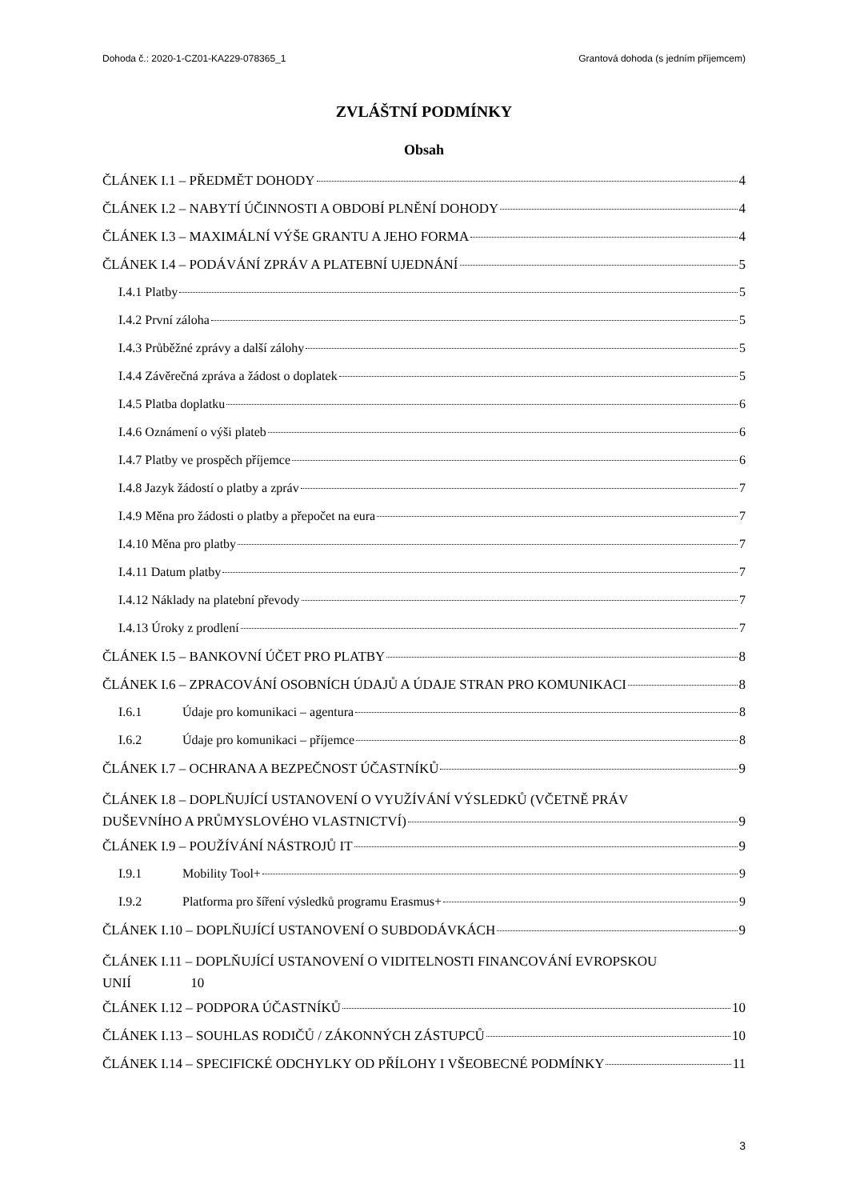Dohoda č.: 2020-1-CZ01-KA229-078365_1 Grantová dohoda (s jedním příjemcem)
ZVLÁŠTNÍ PODMÍNKY
Obsah
ČLÁNEK I.1 – PŘEDMĚT DOHODY 4
ČLÁNEK I.2 – NABYTÍ ÚČINNOSTI A OBDOBÍ PLNĚNÍ DOHODY 4
ČLÁNEK I.3 – MAXIMÁLNÍ VÝŠE GRANTU A JEHO FORMA 4
ČLÁNEK I.4 – PODÁVÁNÍ ZPRÁV A PLATEBNÍ UJEDNÁNÍ 5
I.4.1 Platby 5
I.4.2 První záloha 5
I.4.3 Průběžné zprávy a další zálohy 5
I.4.4 Závěrečná zpráva a žádost o doplatek 5
I.4.5 Platba doplatku 6
I.4.6 Oznámení o výši plateb 6
I.4.7 Platby ve prospěch příjemce 6
I.4.8 Jazyk žádostí o platby a zpráv 7
I.4.9 Měna pro žádosti o platby a přepočet na eura 7
I.4.10 Měna pro platby 7
I.4.11 Datum platby 7
I.4.12 Náklady na platební převody 7
I.4.13 Úroky z prodlení 7
ČLÁNEK I.5 – BANKOVNÍ ÚČET PRO PLATBY 8
ČLÁNEK I.6 – ZPRACOVÁNÍ OSOBNÍCH ÚDAJŮ A ÚDAJE STRAN PRO KOMUNIKACI 8
I.6.1 Údaje pro komunikaci – agentura 8
I.6.2 Údaje pro komunikaci – příjemce 8
ČLÁNEK I.7 – OCHRANA A BEZPEČNOST ÚČASTNÍKŮ 9
ČLÁNEK I.8 – DOPLŇUJÍCÍ USTANOVENÍ O VYUŽÍVÁNÍ VÝSLEDKŮ (VČETNĚ PRÁV
DUŠEVNÍHO A PRŮMYSLOVÉHO VLASTNICTVÍ) 9
ČLÁNEK I.9 – POUŽÍVÁNÍ NÁSTROJŮ IT 9
I.9.1 Mobility Tool+ 9
I.9.2 Platforma pro šíření výsledků programu Erasmus+ 9
ČLÁNEK I.10 – DOPLŇUJÍCÍ USTANOVENÍ O SUBDODÁVKÁCH 9
ČLÁNEK I.11 – DOPLŇUJÍCÍ USTANOVENÍ O VIDITELNOSTI FINANCOVÁNÍ EVROPSKOU
UNIÍ 10
ČLÁNEK I.12 – PODPORA ÚČASTNÍKŮ 10
ČLÁNEK I.13 – SOUHLAS RODIČŮ / ZÁKONNÝCH ZÁSTUPCŮ 10
ČLÁNEK I.14 – SPECIFICKÉ ODCHYLKY OD PŘÍLOHY I VŠEOBECNÉ PODMÍNKY 11
3